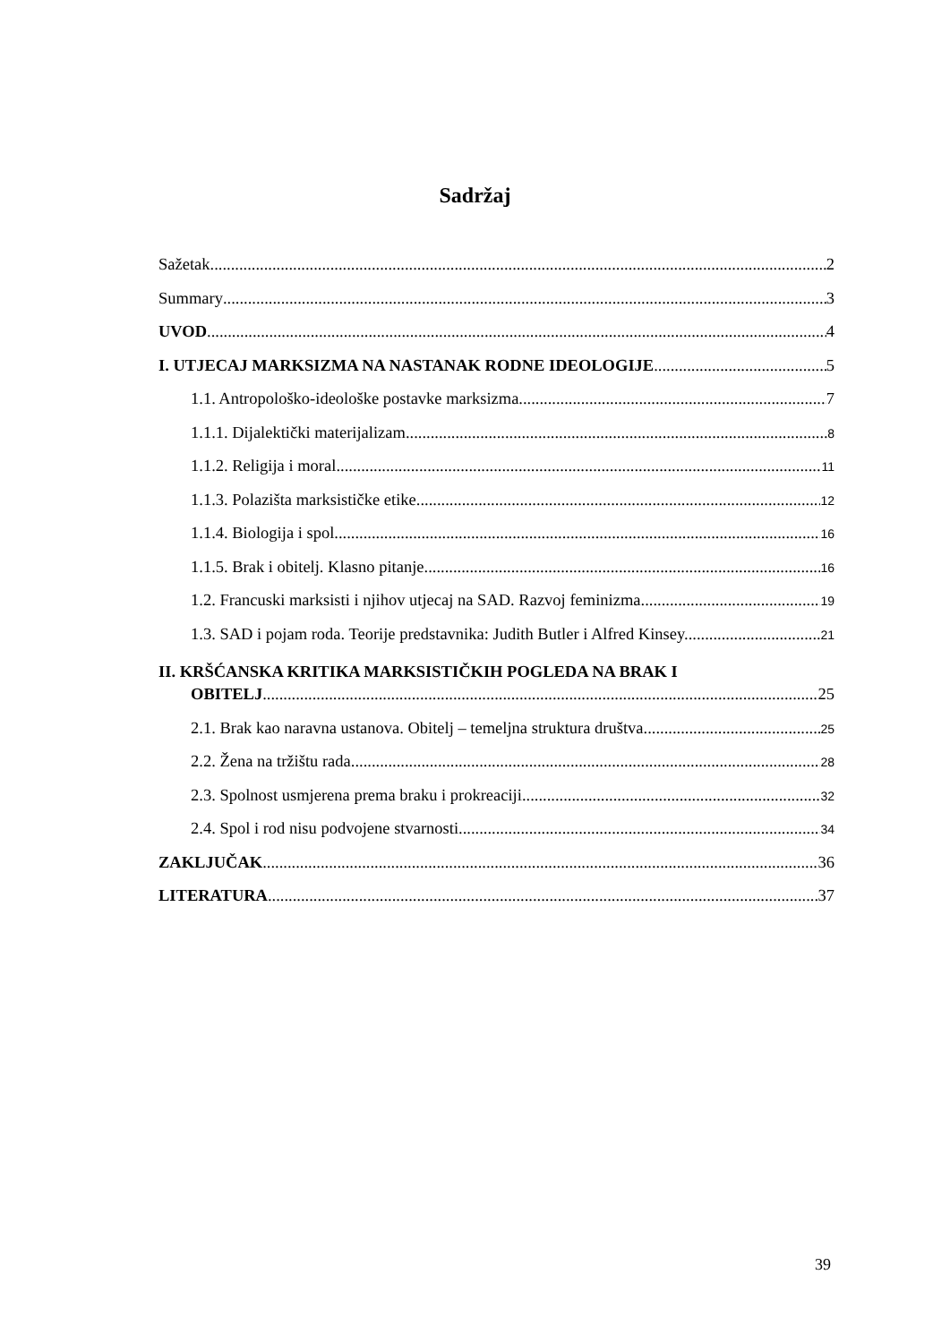Sadržaj
Sažetak 2
Summary 3
UVOD 4
I. UTJECAJ MARKSIZMA NA NASTANAK RODNE IDEOLOGIJE 5
1.1. Antropološko-ideološke postavke marksizma 7
1.1.1. Dijalektički materijalizam 8
1.1.2. Religija i moral 11
1.1.3. Polazišta marksističke etike 12
1.1.4. Biologija i spol 16
1.1.5. Brak i obitelj. Klasno pitanje. 16
1.2. Francuski marksisti i njihov utjecaj na SAD. Razvoj feminizma. 19
1.3. SAD i pojam roda. Teorije predstavnika: Judith Butler i Alfred Kinsey. 21
II. KRŠĆANSKA KRITIKA MARKSISTIČKIH POGLEDA NA BRAK I
OBITELJ 25
2.1. Brak kao naravna ustanova. Obitelj – temeljna struktura društva 25
2.2. Žena na tržištu rada 28
2.3. Spolnost usmjerena prema braku i prokreaciji 32
2.4. Spol i rod nisu podvojene stvarnosti 34
ZAKLJUČAK 36
LITERATURA 37
39